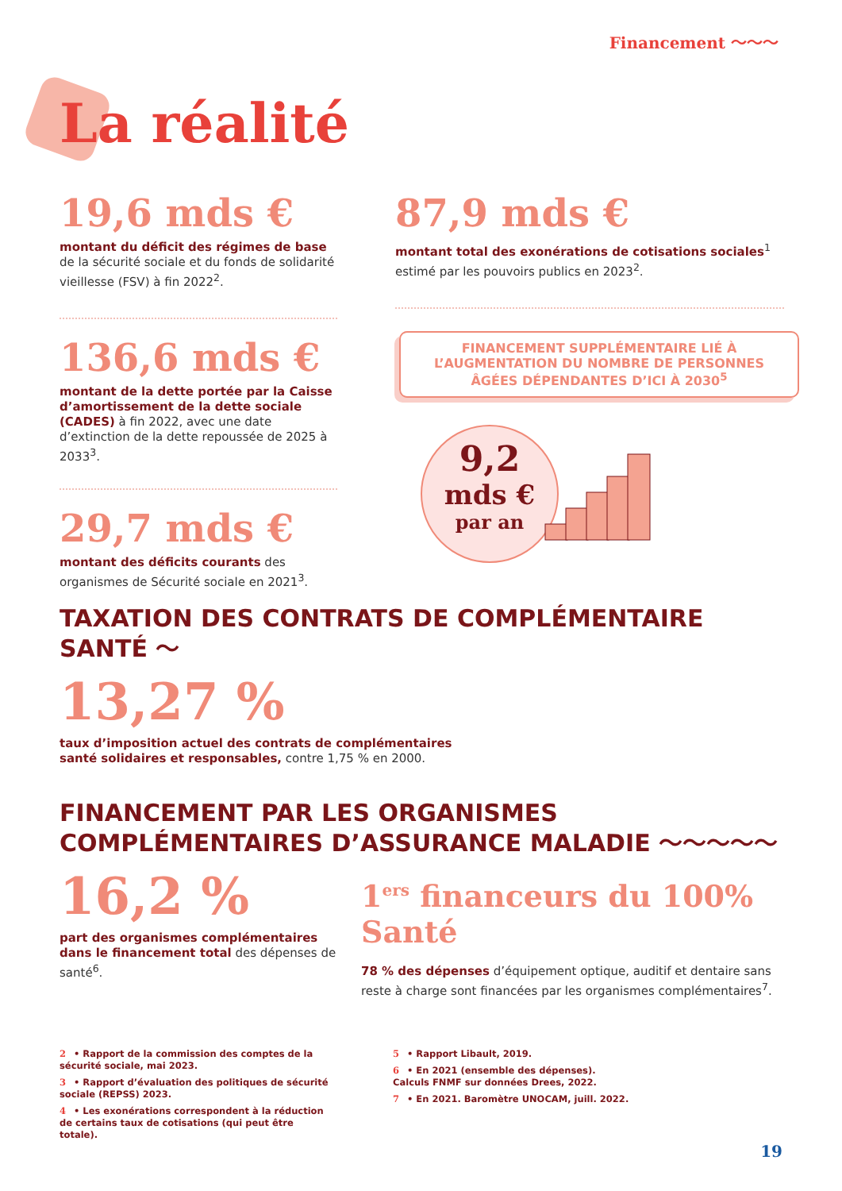Financement ～～～
La réalité
19,6 mds €
montant du déficit des régimes de base de la sécurité sociale et du fonds de solidarité vieillesse (FSV) à fin 2022<sup>2</sup>.
136,6 mds €
montant de la dette portée par la Caisse d’amortissement de la dette sociale (CADES) à fin 2022, avec une date d’extinction de la dette repoussée de 2025 à 2033<sup>3</sup>.
29,7 mds €
montant des déficits courants des organismes de Sécurité sociale en 2021<sup>3</sup>.
87,9 mds €
montant total des exonérations de cotisations sociales<sup>1</sup> estimé par les pouvoirs publics en 2023<sup>2</sup>.
FINANCEMENT SUPPLÉMENTAIRE LIÉ À L’AUGMENTATION DU NOMBRE DE PERSONNES ÂGÉES DÉPENDANTES D’ICI À 2030<sup>5</sup>
9,2
mds €
par an
TAXATION DES CONTRATS DE COMPLÉMENTAIRE SANTÉ ～
13,27 %
taux d’imposition actuel des contrats de complémentaires
santé solidaires et responsables, contre 1,75 % en 2000.
FINANCEMENT PAR LES ORGANISMES
COMPLÉMENTAIRES D’ASSURANCE MALADIE ～～～～～
16,2 %
part des organismes complémentaires dans le financement total des dépenses de santé<sup>6</sup>.
1<sup>ers</sup> financeurs du 100% Santé
78 % des dépenses d’équipement optique, auditif et dentaire sans reste à charge sont financées par les organismes complémentaires<sup>7</sup>.
2 • Rapport de la commission des comptes de la sécurité sociale, mai 2023.
3 • Rapport d’évaluation des politiques de sécurité sociale (REPSS) 2023.
4 • Les exonérations correspondent à la réduction de certains taux de cotisations (qui peut être totale).
5 • Rapport Libault, 2019.
6 • En 2021 (ensemble des dépenses). Calculs FNMF sur données Drees, 2022.
7 • En 2021. Baromètre UNOCAM, juill. 2022.
19